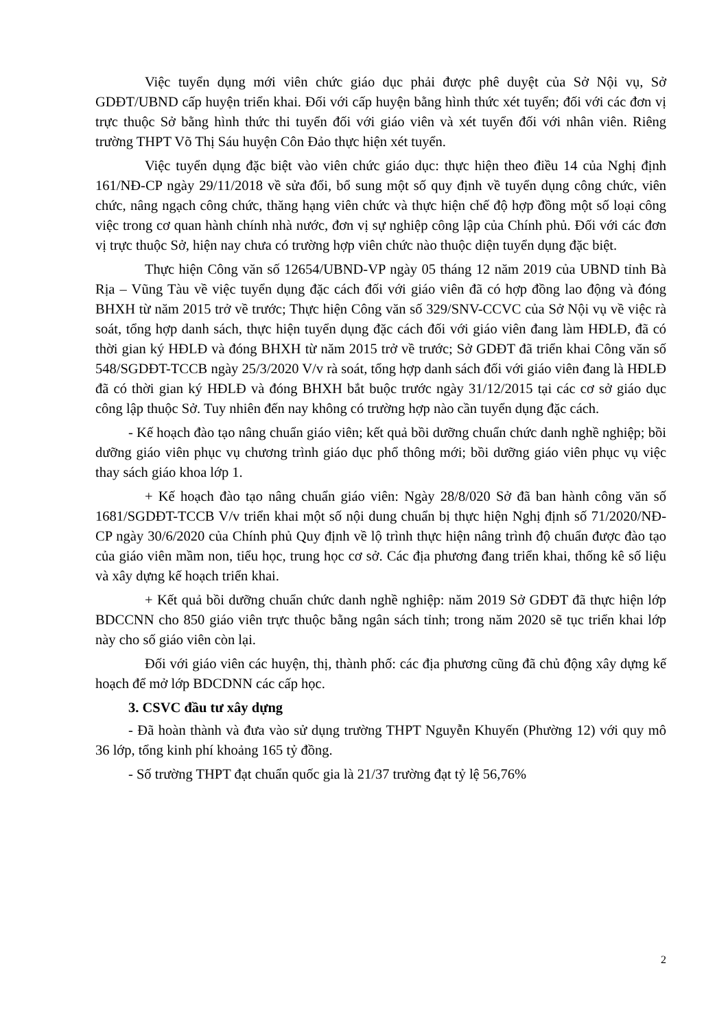Việc tuyển dụng mới viên chức giáo dục phải được phê duyệt của Sở Nội vụ, Sở GDĐT/UBND cấp huyện triển khai. Đối với cấp huyện bằng hình thức xét tuyển; đối với các đơn vị trực thuộc Sở bằng hình thức thi tuyển đối với giáo viên và xét tuyển đối với nhân viên. Riêng trường THPT Võ Thị Sáu huyện Côn Đảo thực hiện xét tuyển.
Việc tuyển dụng đặc biệt vào viên chức giáo dục: thực hiện theo điều 14 của Nghị định 161/NĐ-CP ngày 29/11/2018 về sửa đổi, bổ sung một số quy định về tuyển dụng công chức, viên chức, nâng ngạch công chức, thăng hạng viên chức và thực hiện chế độ hợp đồng một số loại công việc trong cơ quan hành chính nhà nước, đơn vị sự nghiệp công lập của Chính phủ. Đối với các đơn vị trực thuộc Sở, hiện nay chưa có trường hợp viên chức nào thuộc diện tuyển dụng đặc biệt.
Thực hiện Công văn số 12654/UBND-VP ngày 05 tháng 12 năm 2019 của UBND tỉnh Bà Rịa – Vũng Tàu về việc tuyển dụng đặc cách đối với giáo viên đã có hợp đồng lao động và đóng BHXH từ năm 2015 trở về trước; Thực hiện Công văn số 329/SNV-CCVC của Sở Nội vụ về việc rà soát, tổng hợp danh sách, thực hiện tuyển dụng đặc cách đối với giáo viên đang làm HĐLĐ, đã có thời gian ký HĐLĐ và đóng BHXH từ năm 2015 trở về trước; Sở GDĐT đã triển khai Công văn số 548/SGDĐT-TCCB ngày 25/3/2020 V/v rà soát, tổng hợp danh sách đối với giáo viên đang là HĐLĐ đã có thời gian ký HĐLĐ và đóng BHXH bắt buộc trước ngày 31/12/2015 tại các cơ sở giáo dục công lập thuộc Sở. Tuy nhiên đến nay không có trường hợp nào cần tuyển dụng đặc cách.
- Kế hoạch đào tạo nâng chuẩn giáo viên; kết quả bồi dưỡng chuẩn chức danh nghề nghiệp; bồi dưỡng giáo viên phục vụ chương trình giáo dục phổ thông mới; bồi dưỡng giáo viên phục vụ việc thay sách giáo khoa lớp 1.
+ Kế hoạch đào tạo nâng chuẩn giáo viên: Ngày 28/8/020 Sở đã ban hành công văn số 1681/SGDĐT-TCCB V/v triển khai một số nội dung chuẩn bị thực hiện Nghị định số 71/2020/NĐ-CP ngày 30/6/2020 của Chính phủ Quy định về lộ trình thực hiện nâng trình độ chuẩn được đào tạo của giáo viên mầm non, tiểu học, trung học cơ sở. Các địa phương đang triển khai, thống kê số liệu và xây dựng kế hoạch triển khai.
+ Kết quả bồi dưỡng chuẩn chức danh nghề nghiệp: năm 2019 Sở GDĐT đã thực hiện lớp BDCCNN cho 850 giáo viên trực thuộc bằng ngân sách tỉnh; trong năm 2020 sẽ tục triển khai lớp này cho số giáo viên còn lại.
Đối với giáo viên các huyện, thị, thành phố: các địa phương cũng đã chủ động xây dựng kế hoạch để mở lớp BDCDNN các cấp học.
3. CSVC đầu tư xây dựng
- Đã hoàn thành và đưa vào sử dụng trường THPT Nguyễn Khuyến (Phường 12) với quy mô 36 lớp, tổng kinh phí khoảng 165 tỷ đồng.
- Số trường THPT đạt chuẩn quốc gia là 21/37 trường đạt tỷ lệ 56,76%
2